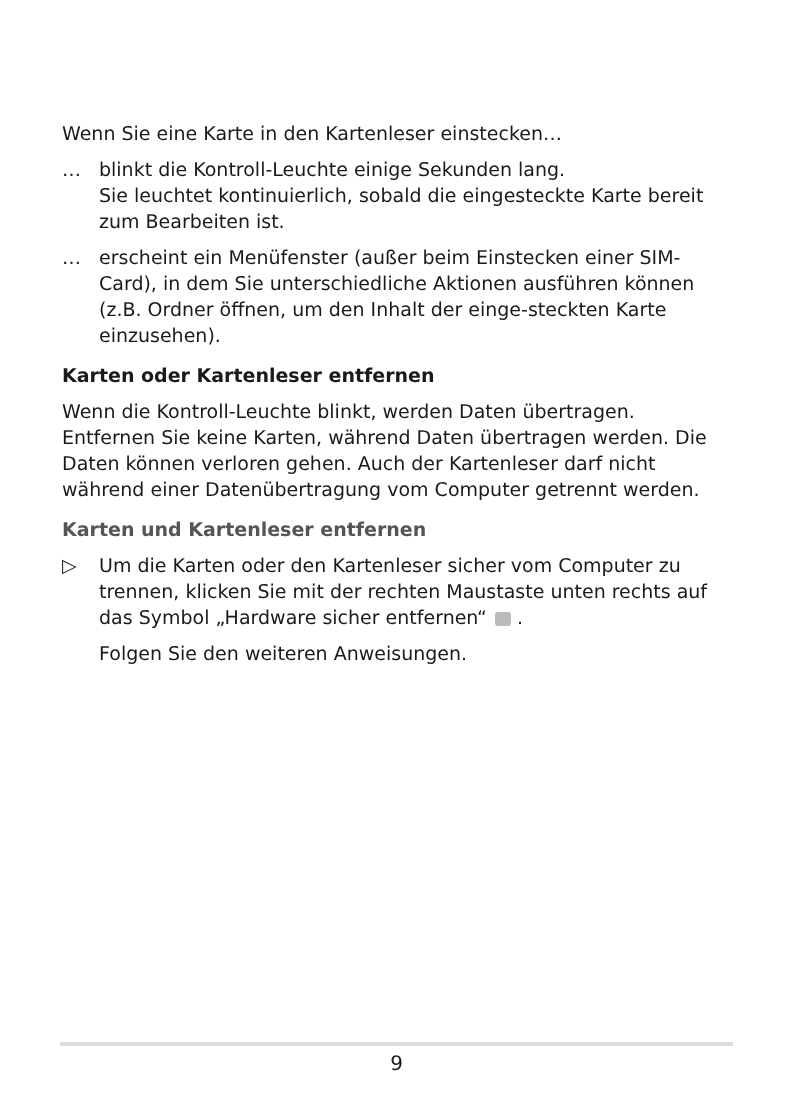Wenn Sie eine Karte in den Kartenleser einstecken…
… blinkt die Kontroll-Leuchte einige Sekunden lang.
Sie leuchtet kontinuierlich, sobald die eingesteckte Karte bereit zum Bearbeiten ist.
… erscheint ein Menüfenster (außer beim Einstecken einer SIM-Card), in dem Sie unterschiedliche Aktionen ausführen können (z.B. Ordner öffnen, um den Inhalt der einge-steckten Karte einzusehen).
Karten oder Kartenleser entfernen
Wenn die Kontroll-Leuchte blinkt, werden Daten übertragen. Entfernen Sie keine Karten, während Daten übertragen werden. Die Daten können verloren gehen. Auch der Kartenleser darf nicht während einer Datenübertragung vom Computer getrennt werden.
Karten und Kartenleser entfernen
▷ Um die Karten oder den Kartenleser sicher vom Computer zu trennen, klicken Sie mit der rechten Maustaste unten rechts auf das Symbol „Hardware sicher entfernen“ .
Folgen Sie den weiteren Anweisungen.
9